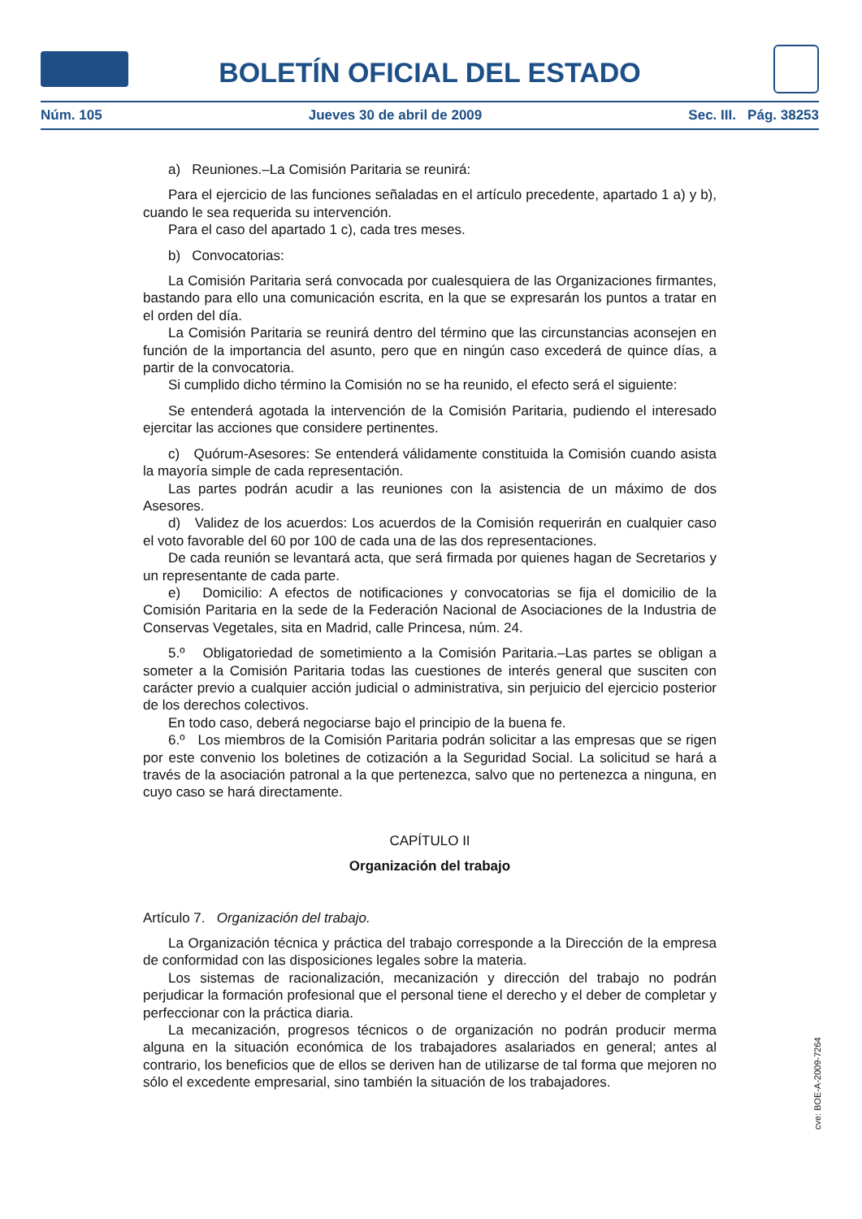BOLETÍN OFICIAL DEL ESTADO
Núm. 105 Jueves 30 de abril de 2009 Sec. III. Pág. 38253
a) Reuniones.–La Comisión Paritaria se reunirá:
Para el ejercicio de las funciones señaladas en el artículo precedente, apartado 1 a) y b), cuando le sea requerida su intervención.
Para el caso del apartado 1 c), cada tres meses.
b) Convocatorias:
La Comisión Paritaria será convocada por cualesquiera de las Organizaciones firmantes, bastando para ello una comunicación escrita, en la que se expresarán los puntos a tratar en el orden del día.
La Comisión Paritaria se reunirá dentro del término que las circunstancias aconsejen en función de la importancia del asunto, pero que en ningún caso excederá de quince días, a partir de la convocatoria.
Si cumplido dicho término la Comisión no se ha reunido, el efecto será el siguiente:
Se entenderá agotada la intervención de la Comisión Paritaria, pudiendo el interesado ejercitar las acciones que considere pertinentes.
c) Quórum-Asesores: Se entenderá válidamente constituida la Comisión cuando asista la mayoría simple de cada representación.
Las partes podrán acudir a las reuniones con la asistencia de un máximo de dos Asesores.
d) Validez de los acuerdos: Los acuerdos de la Comisión requerirán en cualquier caso el voto favorable del 60 por 100 de cada una de las dos representaciones.
De cada reunión se levantará acta, que será firmada por quienes hagan de Secretarios y un representante de cada parte.
e) Domicilio: A efectos de notificaciones y convocatorias se fija el domicilio de la Comisión Paritaria en la sede de la Federación Nacional de Asociaciones de la Industria de Conservas Vegetales, sita en Madrid, calle Princesa, núm. 24.
5.º Obligatoriedad de sometimiento a la Comisión Paritaria.–Las partes se obligan a someter a la Comisión Paritaria todas las cuestiones de interés general que susciten con carácter previo a cualquier acción judicial o administrativa, sin perjuicio del ejercicio posterior de los derechos colectivos.
En todo caso, deberá negociarse bajo el principio de la buena fe.
6.º Los miembros de la Comisión Paritaria podrán solicitar a las empresas que se rigen por este convenio los boletines de cotización a la Seguridad Social. La solicitud se hará a través de la asociación patronal a la que pertenezca, salvo que no pertenezca a ninguna, en cuyo caso se hará directamente.
CAPÍTULO II
Organización del trabajo
Artículo 7. Organización del trabajo.
La Organización técnica y práctica del trabajo corresponde a la Dirección de la empresa de conformidad con las disposiciones legales sobre la materia.
Los sistemas de racionalización, mecanización y dirección del trabajo no podrán perjudicar la formación profesional que el personal tiene el derecho y el deber de completar y perfeccionar con la práctica diaria.
La mecanización, progresos técnicos o de organización no podrán producir merma alguna en la situación económica de los trabajadores asalariados en general; antes al contrario, los beneficios que de ellos se deriven han de utilizarse de tal forma que mejoren no sólo el excedente empresarial, sino también la situación de los trabajadores.
cve: BOE-A-2009-7264